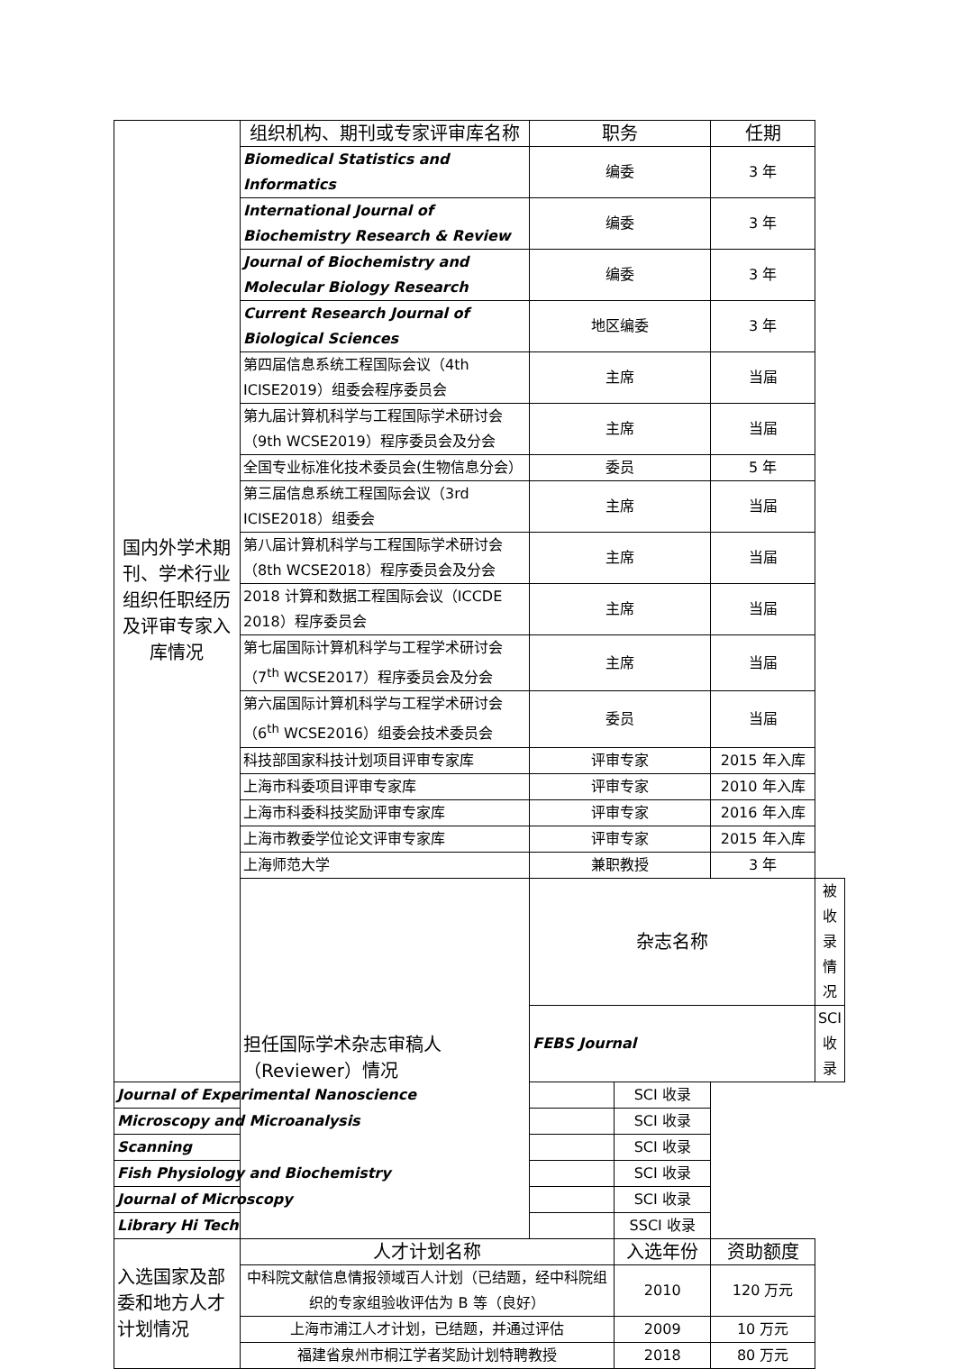| 国内外学术期刊、学术行业组织任职经历及评审专家入库情况 | 组织机构、期刊或专家评审库名称 | 职务 | | 任期 | |
| | Biomedical Statistics and Informatics | 编委 | | 3 年 | |
| | International Journal of Biochemistry Research & Review | 编委 | | 3 年 | |
| | Journal of Biochemistry and Molecular Biology Research | 编委 | | 3 年 | |
| | Current Research Journal of Biological Sciences | 地区编委 | | 3 年 | |
| | 第四届信息系统工程国际会议（4th ICISE2019）组委会程序委员会 | 主席 | | 当届 | |
| | 第九届计算机科学与工程国际学术研讨会（9th WCSE2019）程序委员会及分会 | 主席 | | 当届 | |
| | 全国专业标准化技术委员会(生物信息分会） | 委员 | | 5 年 | |
| | 第三届信息系统工程国际会议（3rd ICISE2018）组委会 | 主席 | | 当届 | |
| | 第八届计算机科学与工程国际学术研讨会（8th WCSE2018）程序委员会及分会 | 主席 | | 当届 | |
| | 2018 计算和数据工程国际会议（ICCDE 2018）程序委员会 | 主席 | | 当届 | |
| | 第七届国际计算机科学与工程学术研讨会（7<sup>th</sup> WCSE2017）程序委员会及分会 | 主席 | | 当届 | |
| | 第六届国际计算机科学与工程学术研讨会（6<sup>th</sup> WCSE2016）组委会技术委员会 | 委员 | | 当届 | |
| | 科技部国家科技计划项目评审专家库 | 评审专家 | | 2015 年入库 | |
| | 上海市科委项目评审专家库 | 评审专家 | | 2010 年入库 | |
| | 上海市科委科技奖励评审专家库 | 评审专家 | | 2016 年入库 | |
| | 上海市教委学位论文评审专家库 | 评审专家 | | 2015 年入库 | |
| | 上海师范大学 | 兼职教授 | | 3 年 | |
| | 担任国际学术杂志审稿人（Reviewer）情况 | 杂志名称 | | | 被收录情况 |
| | | FEBS Journal | | | SCI 收录 |
| Journal of Experimental Nanoscience | | | SCI 收录 | | |
| Microscopy and Microanalysis | | | SCI 收录 | | |
| Scanning | | | SCI 收录 | | |
| Fish Physiology and Biochemistry | | | SCI 收录 | | |
| Journal of Microscopy | | | SCI 收录 | | |
| Library Hi Tech | | | SSCI 收录 | | |
| 入选国家及部委和地方人才计划情况 | 人才计划名称 | | 入选年份 | 资助额度 | |
| | 中科院文献信息情报领域百人计划（已结题，经中科院组织的专家组验收评估为 B 等（良好） | | 2010 | 120 万元 | |
| | 上海市浦江人才计划，已结题，并通过评估 | | 2009 | 10 万元 | |
| | 福建省泉州市桐江学者奖励计划特聘教授 | | 2018 | 80 万元 | |